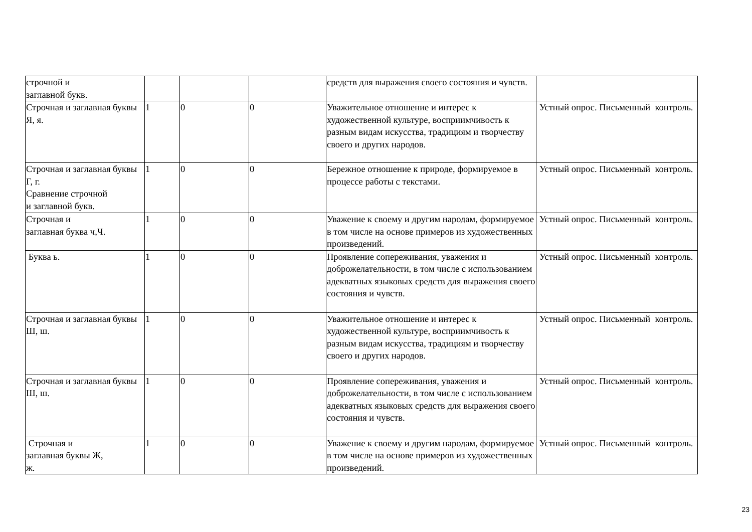| строчной и заглавной букв. | | | | средств для выражения своего состояния и чувств. | |
| Строчная и заглавная буквы Я, я. | 1 | 0 | 0 | Уважительное отношение и интерес к художественной культуре, восприимчивость к разным видам искусства, традициям и творчеству своего и других народов. | Устный опрос. Письменный контроль. |
| Строчная и заглавная буквы Г, г. Сравнение строчной и заглавной букв. | 1 | 0 | 0 | Бережное отношение к природе, формируемое в процессе работы с текстами. | Устный опрос. Письменный контроль. |
| Строчная и заглавная буква ч,Ч. | 1 | 0 | 0 | Уважение к своему и другим народам, формируемое в том числе на основе примеров из художественных произведений. | Устный опрос. Письменный контроль. |
| Буква ь. | 1 | 0 | 0 | Проявление сопереживания, уважения и доброжелательности, в том числе с использованием адекватных языковых средств для выражения своего состояния и чувств. | Устный опрос. Письменный контроль. |
| Строчная и заглавная буквы Ш, ш. | 1 | 0 | 0 | Уважительное отношение и интерес к художественной культуре, восприимчивость к разным видам искусства, традициям и творчеству своего и других народов. | Устный опрос. Письменный контроль. |
| Строчная и заглавная буквы Ш, ш. | 1 | 0 | 0 | Проявление сопереживания, уважения и доброжелательности, в том числе с использованием адекватных языковых средств для выражения своего состояния и чувств. | Устный опрос. Письменный контроль. |
| Строчная и заглавная буквы Ж, ж. | 1 | 0 | 0 | Уважение к своему и другим народам, формируемое в том числе на основе примеров из художественных произведений. | Устный опрос. Письменный контроль. |
23